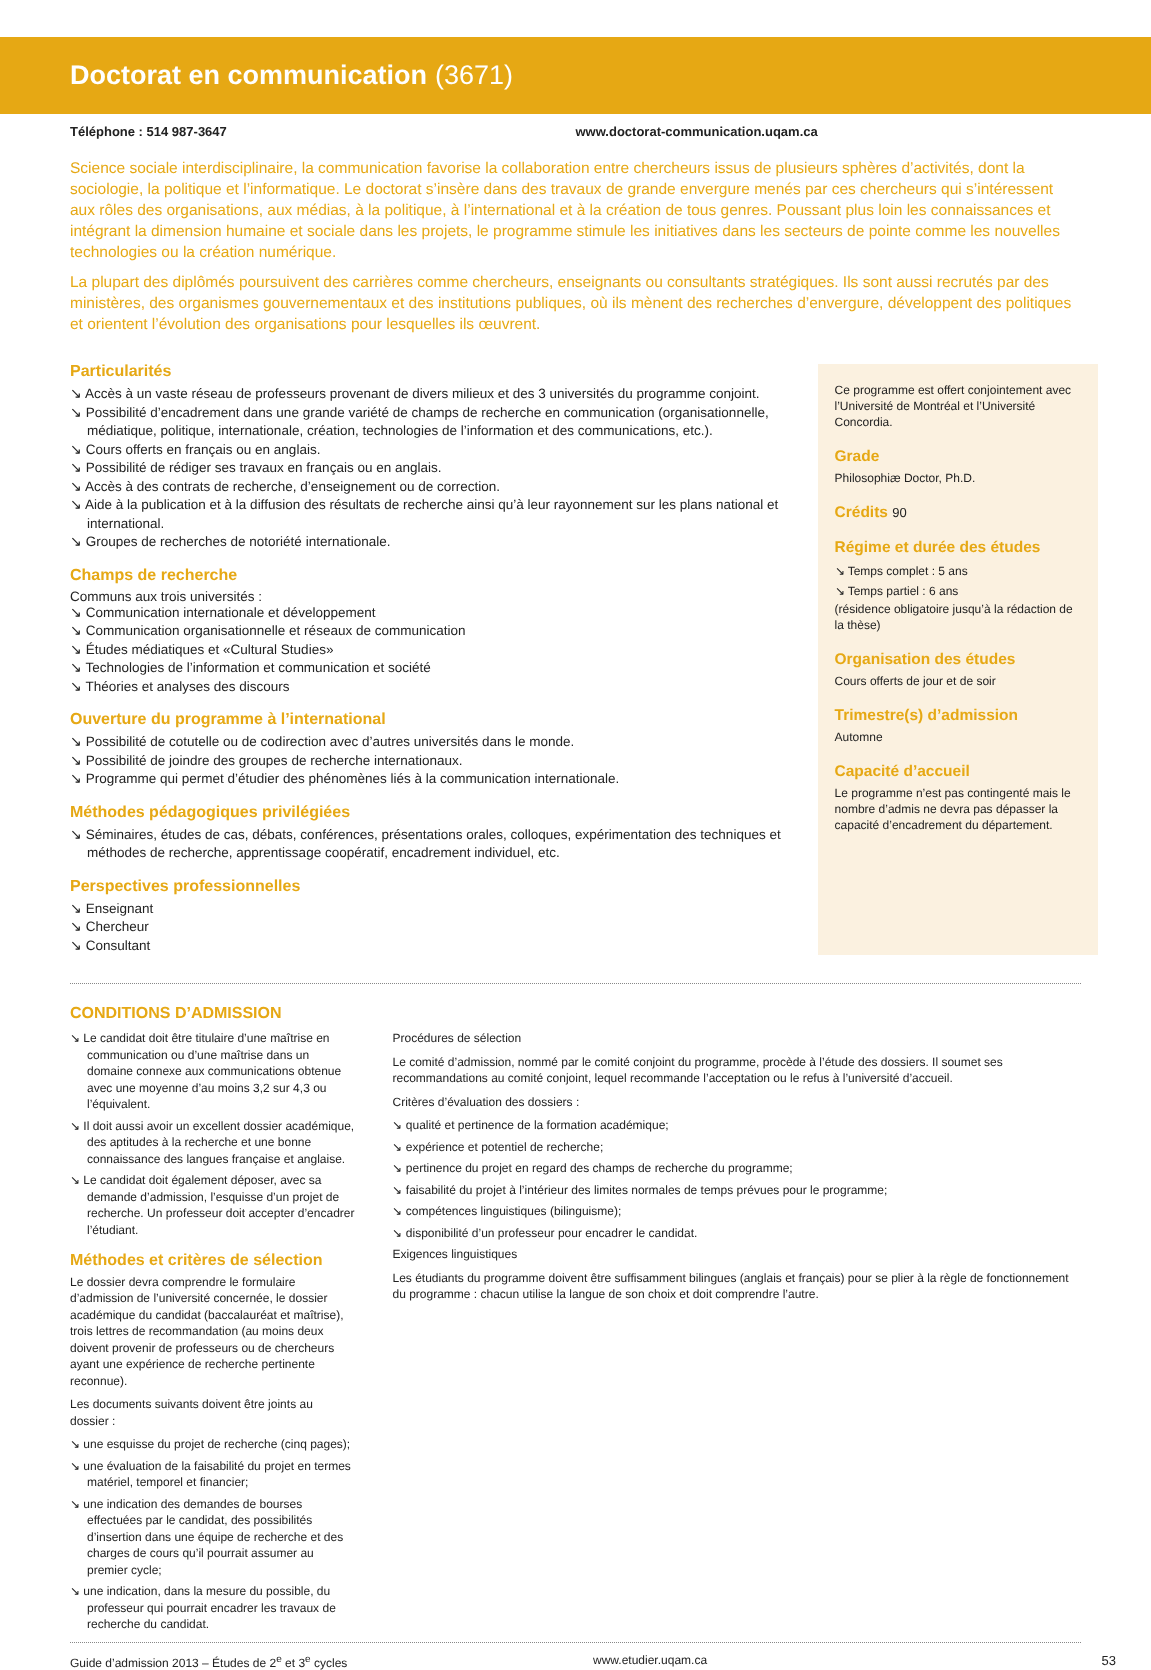Doctorat en communication (3671)
Téléphone : 514 987-3647 www.doctorat-communication.uqam.ca
Science sociale interdisciplinaire, la communication favorise la collaboration entre chercheurs issus de plusieurs sphères d’activités, dont la sociologie, la politique et l’informatique. Le doctorat s’insère dans des travaux de grande envergure menés par ces chercheurs qui s’intéressent aux rôles des organisations, aux médias, à la politique, à l’international et à la création de tous genres. Poussant plus loin les connaissances et intégrant la dimension humaine et sociale dans les projets, le programme stimule les initiatives dans les secteurs de pointe comme les nouvelles technologies ou la création numérique.
La plupart des diplômés poursuivent des carrières comme chercheurs, enseignants ou consultants stratégiques. Ils sont aussi recrutés par des ministères, des organismes gouvernementaux et des institutions publiques, où ils mènent des recherches d’envergure, développent des politiques et orientent l’évolution des organisations pour lesquelles ils œuvrent.
Particularités
↘ Accès à un vaste réseau de professeurs provenant de divers milieux et des 3 universités du programme conjoint.
↘ Possibilité d’encadrement dans une grande variété de champs de recherche en communication (organisationnelle, médiatique, politique, internationale, création, technologies de l’information et des communications, etc.).
↘ Cours offerts en français ou en anglais.
↘ Possibilité de rédiger ses travaux en français ou en anglais.
↘ Accès à des contrats de recherche, d’enseignement ou de correction.
↘ Aide à la publication et à la diffusion des résultats de recherche ainsi qu’à leur rayonnement sur les plans national et international.
↘ Groupes de recherches de notoriété internationale.
Champs de recherche
Communs aux trois universités :
↘ Communication internationale et développement
↘ Communication organisationnelle et réseaux de communication
↘ Études médiatiques et «Cultural Studies»
↘ Technologies de l’information et communication et société
↘ Théories et analyses des discours
Ouverture du programme à l’international
↘ Possibilité de cotutelle ou de codirection avec d’autres universités dans le monde.
↘ Possibilité de joindre des groupes de recherche internationaux.
↘ Programme qui permet d’étudier des phénomènes liés à la communication internationale.
Méthodes pédagogiques privilégiées
↘ Séminaires, études de cas, débats, conférences, présentations orales, colloques, expérimentation des techniques et méthodes de recherche, apprentissage coopératif, encadrement individuel, etc.
Perspectives professionnelles
↘ Enseignant
↘ Chercheur
↘ Consultant
Ce programme est offert conjointement avec l’Université de Montréal et l’Université Concordia.
Grade
Philosophiæ Doctor, Ph.D.
Crédits 90
Régime et durée des études
↘ Temps complet : 5 ans
↘ Temps partiel : 6 ans
(résidence obligatoire jusqu’à la rédaction de la thèse)
Organisation des études
Cours offerts de jour et de soir
Trimestre(s) d’admission
Automne
Capacité d’accueil
Le programme n’est pas contingenté mais le nombre d’admis ne devra pas dépasser la capacité d’encadrement du département.
CONDITIONS D’ADMISSION
↘ Le candidat doit être titulaire d’une maîtrise en communication ou d’une maîtrise dans un domaine connexe aux communications obtenue avec une moyenne d’au moins 3,2 sur 4,3 ou l’équivalent.
↘ Il doit aussi avoir un excellent dossier académique, des aptitudes à la recherche et une bonne connaissance des langues française et anglaise.
↘ Le candidat doit également déposer, avec sa demande d’admission, l’esquisse d’un projet de recherche. Un professeur doit accepter d’encadrer l’étudiant.
Méthodes et critères de sélection
Le dossier devra comprendre le formulaire d’admission de l’université concernée, le dossier académique du candidat (baccalauréat et maîtrise), trois lettres de recommandation (au moins deux doivent provenir de professeurs ou de chercheurs ayant une expérience de recherche pertinente reconnue).
Les documents suivants doivent être joints au dossier :
↘ une esquisse du projet de recherche (cinq pages);
↘ une évaluation de la faisabilité du projet en termes matériel, temporel et financier;
↘ une indication des demandes de bourses effectuées par le candidat, des possibilités d’insertion dans une équipe de recherche et des charges de cours qu’il pourrait assumer au premier cycle;
↘ une indication, dans la mesure du possible, du professeur qui pourrait encadrer les travaux de recherche du candidat.
Procédures de sélection
Le comité d’admission, nommé par le comité conjoint du programme, procède à l’étude des dossiers. Il soumet ses recommandations au comité conjoint, lequel recommande l’acceptation ou le refus à l’université d’accueil.
Critères d’évaluation des dossiers :
↘ qualité et pertinence de la formation académique;
↘ expérience et potentiel de recherche;
↘ pertinence du projet en regard des champs de recherche du programme;
↘ faisabilité du projet à l’intérieur des limites normales de temps prévues pour le programme;
↘ compétences linguistiques (bilinguisme);
↘ disponibilité d’un professeur pour encadrer le candidat.
Exigences linguistiques
Les étudiants du programme doivent être suffisamment bilingues (anglais et français) pour se plier à la règle de fonctionnement du programme : chacun utilise la langue de son choix et doit comprendre l’autre.
Guide d’admission 2013 – Études de 2<sup>e</sup> et 3<sup>e</sup> cycles www.etudier.uqam.ca 53